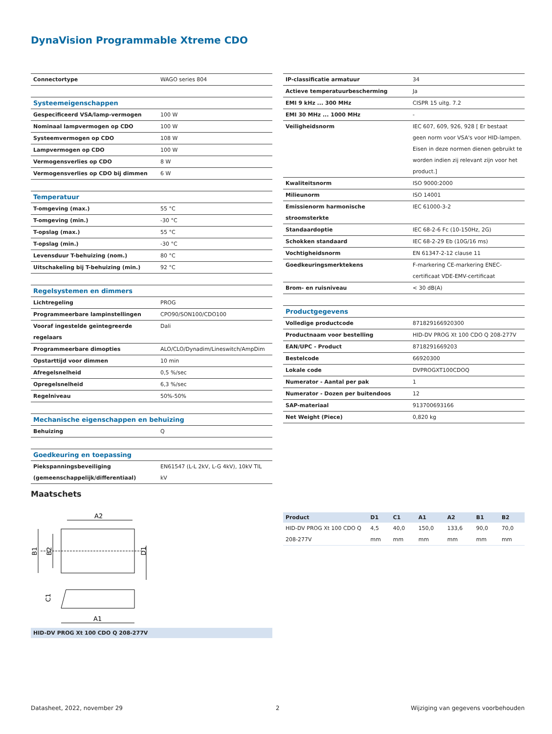DynaVision Programmable Xtreme CDO
| Connectortype | WAGO series 804 |
| Systeemeigenschappen | |
| Gespecificeerd VSA/lamp-vermogen | 100 W |
| Nominaal lampvermogen op CDO | 100 W |
| Systeemvermogen op CDO | 108 W |
| Lampvermogen op CDO | 100 W |
| Vermogensverlies op CDO | 8 W |
| Vermogensverlies op CDO bij dimmen | 6 W |
| Temperatuur | |
| T-omgeving (max.) | 55 °C |
| T-omgeving (min.) | -30 °C |
| T-opslag (max.) | 55 °C |
| T-opslag (min.) | -30 °C |
| Levensduur T-behuizing (nom.) | 80 °C |
| Uitschakeling bij T-behuizing (min.) | 92 °C |
| Regelsystemen en dimmers | |
| Lichtregeling | PROG |
| Programmeerbare lampinstellingen | CPO90/SON100/CDO100 |
| Vooraf ingestelde geïntegreerde regelaars | Dali |
| Programmeerbare dimopties | ALO/CLO/Dynadim/Lineswitch/AmpDim |
| Opstarttijd voor dimmen | 10 min |
| Afregelsnelheid | 0,5 %/sec |
| Opregelsnelheid | 6,3 %/sec |
| Regelniveau | 50%-50% |
| Mechanische eigenschappen en behuizing | |
| Behuizing | Q |
| Goedkeuring en toepassing | |
| Piekspanningsbeveiliging (gemeenschappelijk/differentiaal) | EN61547 (L-L 2kV, L-G 4kV), 10kV TIL kV |
| IP-classificatie armatuur | 34 |
| Actieve temperatuurbescherming | Ja |
| EMI 9 kHz ... 300 MHz | CISPR 15 uitg. 7.2 |
| EMI 30 MHz ... 1000 MHz | - |
| Veiligheidsnorm | IEC 607, 609, 926, 928 [ Er bestaat geen norm voor VSA's voor HID-lampen. Eisen in deze normen dienen gebruikt te worden indien zij relevant zijn voor het product.] |
| Kwaliteitsnorm | ISO 9000:2000 |
| Milieunorm | ISO 14001 |
| Emissienorm harmonische stroomsterkte | IEC 61000-3-2 |
| Standaardoptie | IEC 68-2-6 Fc (10-150Hz, 2G) |
| Schokken standaard | IEC 68-2-29 Eb (10G/16 ms) |
| Vochtigheidsnorm | EN 61347-2-12 clause 11 |
| Goedkeuringsmerktekens | F-markering CE-markering ENEC-certificaat VDE-EMV-certificaat |
| Brom- en ruisniveau | < 30 dB(A) |
| Productgegevens | |
| Volledige productcode | 871829166920300 |
| Productnaam voor bestelling | HID-DV PROG Xt 100 CDO Q 208-277V |
| EAN/UPC - Product | 8718291669203 |
| Bestelcode | 66920300 |
| Lokale code | DVPROGXT100CDOQ |
| Numerator - Aantal per pak | 1 |
| Numerator - Dozen per buitendoos | 12 |
| SAP-materiaal | 913700693166 |
| Net Weight (Piece) | 0,820 kg |
Maatschets
A2
B1
B2
D1
C1
A1
HID-DV PROG Xt 100 CDO Q 208-277V
| Product | D1 | C1 | A1 | A2 | B1 | B2 |
| --- | --- | --- | --- | --- | --- | --- |
| HID-DV PROG Xt 100 CDO Q 208-277V | 4,5 mm | 40,0 mm | 150,0 mm | 133,6 mm | 90,0 mm | 70,0 mm |
Datasheet, 2022, november 29 2
Wijziging van gegevens voorbehouden